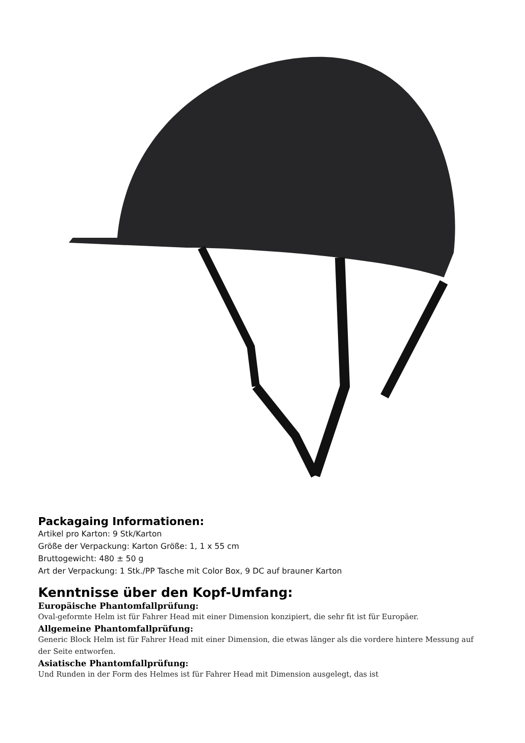Packagaing Informationen:
Artikel pro Karton: 9 Stk/Karton
Größe der Verpackung: Karton Größe: 1, 1 x 55 cm
Bruttogewicht: 480 ± 50 g
Art der Verpackung: 1 Stk./PP Tasche mit Color Box, 9 DC auf brauner Karton
Kenntnisse über den Kopf-Umfang:
Europäische Phantomfallprüfung:
Oval-geformte Helm ist für Fahrer Head mit einer Dimension konzipiert, die sehr fit ist für Europäer.
Allgemeine Phantomfallprüfung:
Generic Block Helm ist für Fahrer Head mit einer Dimension, die etwas länger als die vordere hintere Messung auf der Seite entworfen.
Asiatische Phantomfallprüfung:
Und Runden in der Form des Helmes ist für Fahrer Head mit Dimension ausgelegt, das ist